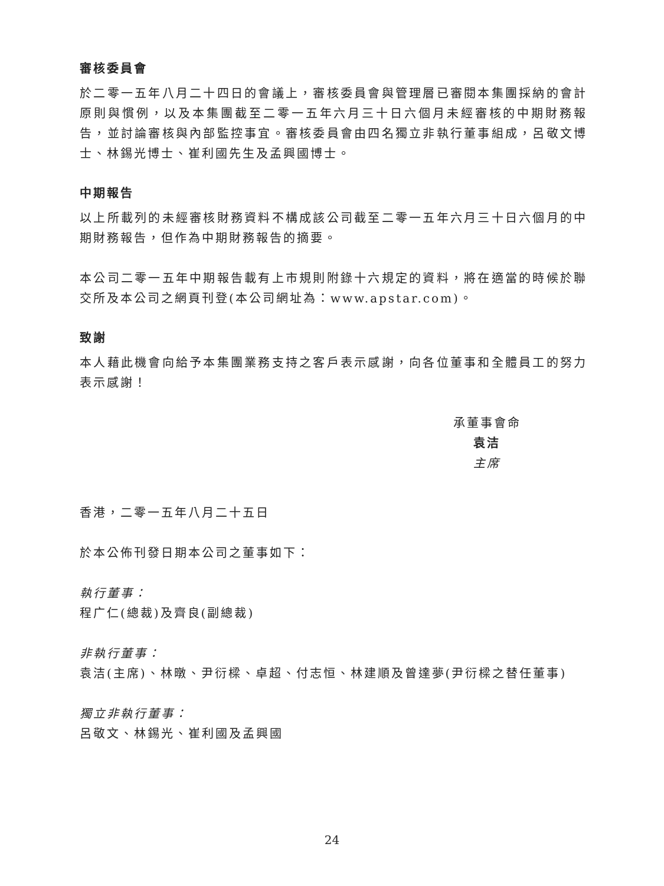審核委員會
於二零一五年八月二十四日的會議上，審核委員會與管理層已審閱本集團採納的會計原則與慣例，以及本集團截至二零一五年六月三十日六個月未經審核的中期財務報告，並討論審核與內部監控事宜。審核委員會由四名獨立非執行董事組成，呂敬文博士、林錫光博士、崔利國先生及孟興國博士。
中期報告
以上所載列的未經審核財務資料不構成該公司截至二零一五年六月三十日六個月的中期財務報告，但作為中期財務報告的摘要。
本公司二零一五年中期報告載有上市規則附錄十六規定的資料，將在適當的時候於聯交所及本公司之網頁刊登(本公司網址為：www.apstar.com)。
致謝
本人藉此機會向給予本集團業務支持之客戶表示感謝，向各位董事和全體員工的努力表示感謝！
承董事會命
袁洁
主席
香港，二零一五年八月二十五日
於本公佈刊發日期本公司之董事如下：
執行董事：
程广仁(總裁)及齊良(副總裁)
非執行董事：
袁洁(主席)、林暾、尹衍樑、卓超、付志恒、林建順及曾達夢(尹衍樑之替任董事)
獨立非執行董事：
呂敬文、林錫光、崔利國及孟興國
24